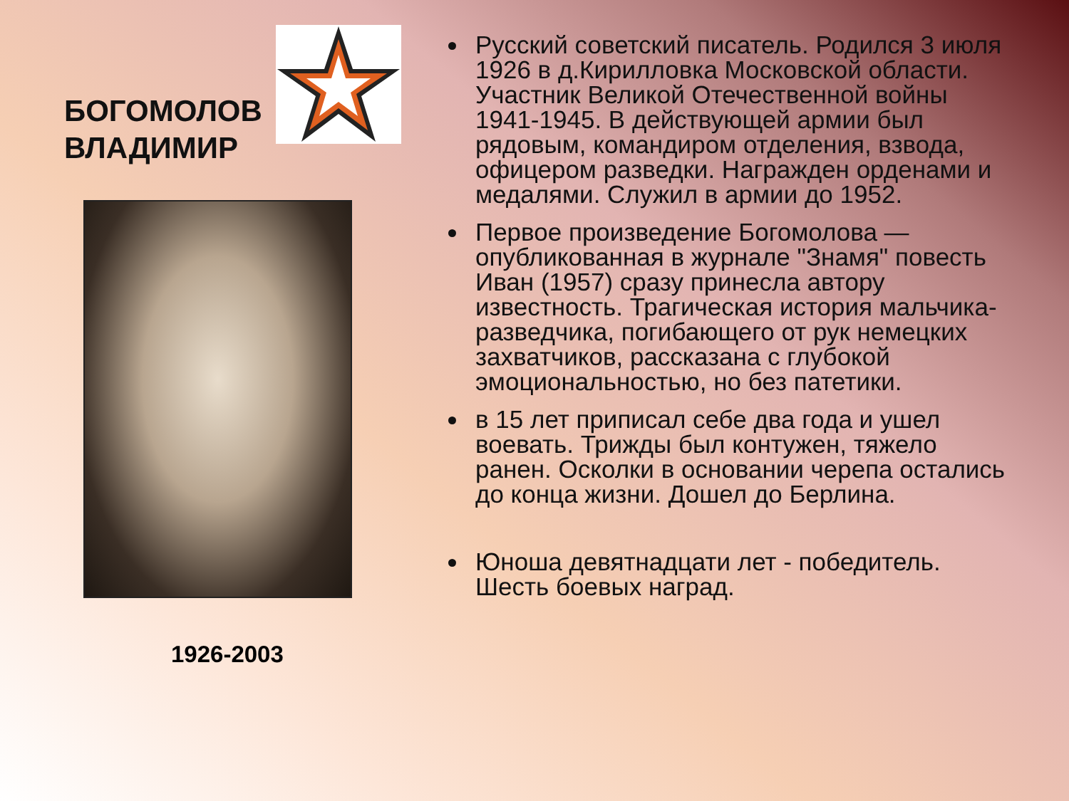БОГОМОЛОВ
ВЛАДИМИР
1926-2003
Русский советский писатель. Родился 3 июля 1926 в д.Кирилловка Московской области. Участник Великой Отечественной войны 1941-1945. В действующей армии был рядовым, командиром отделения, взвода, офицером разведки. Награжден орденами и медалями. Служил в армии до 1952.
Первое произведение Богомолова — опубликованная в журнале "Знамя" повесть Иван (1957) сразу принесла автору известность. Трагическая история мальчика-разведчика, погибающего от рук немецких захватчиков, рассказана с глубокой эмоциональностью, но без патетики.
в 15 лет приписал себе два года и ушел воевать. Трижды был контужен, тяжело ранен. Осколки в основании черепа остались до конца жизни. Дошел до Берлина.
Юноша девятнадцати лет - победитель. Шесть боевых наград.